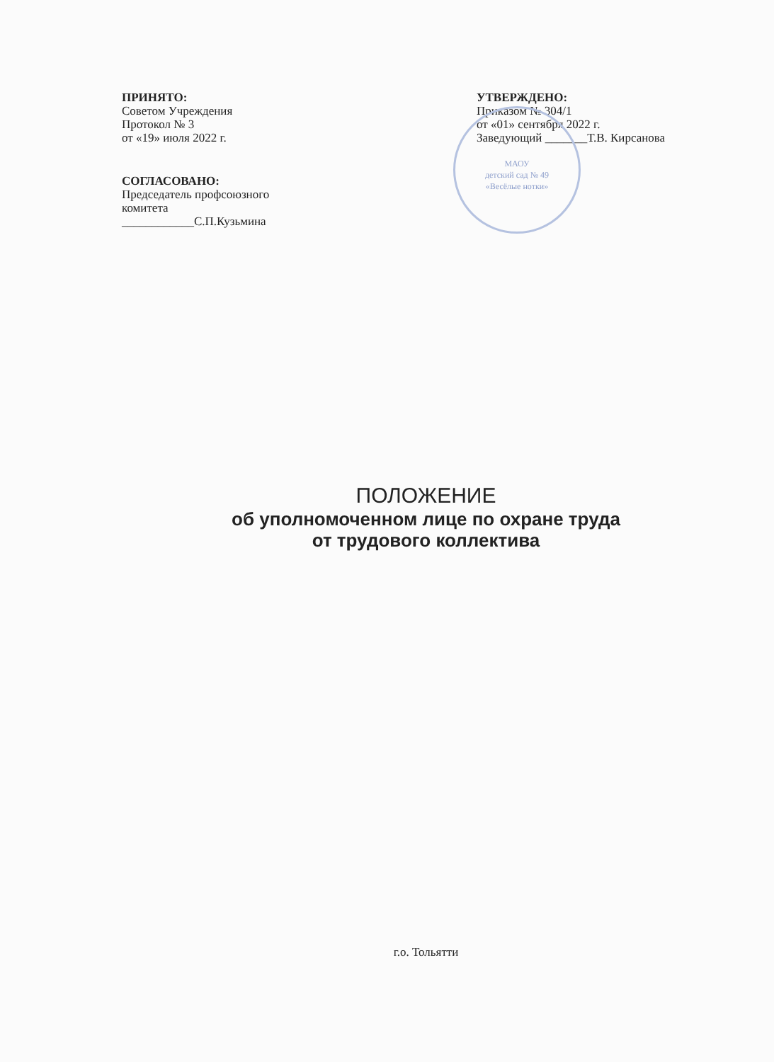МАОУ
детский сад № 49
«Весёлые нотки»
ПРИНЯТО:
Советом Учреждения
Протокол № 3
от «19» июля 2022 г.
СОГЛАСОВАНО:
Председатель профсоюзного
комитета
____________С.П.Кузьмина
УТВЕРЖДЕНО:
Приказом № 304/1
от «01» сентября 2022 г.
Заведующий _______Т.В. Кирсанова
ПОЛОЖЕНИЕ
об уполномоченном лице по охране труда
от трудового коллектива
г.о. Тольятти